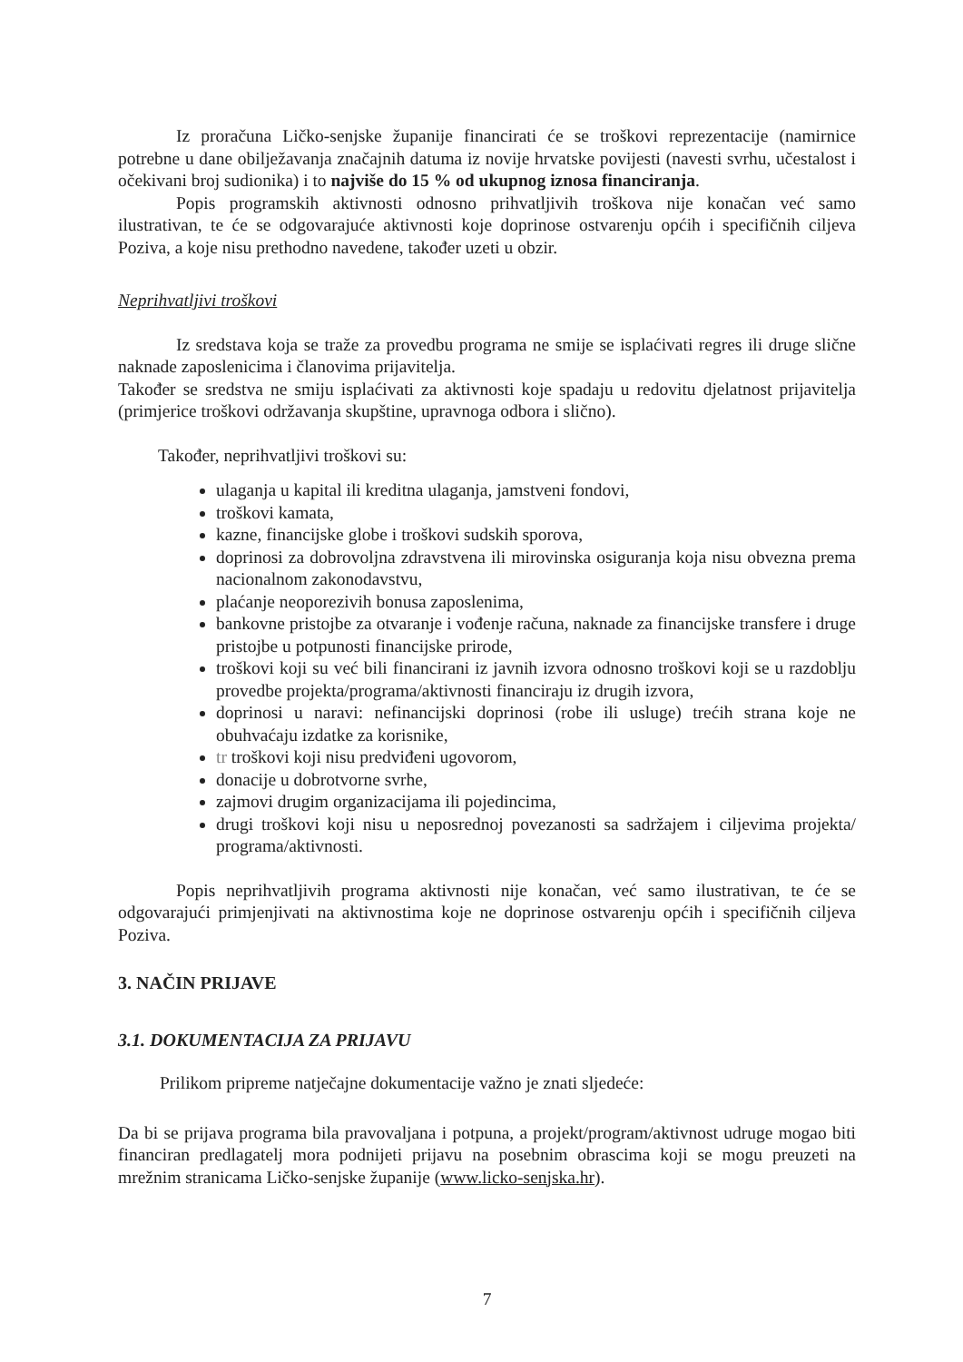Iz proračuna Ličko-senjske županije financirati će se troškovi reprezentacije (namirnice potrebne u dane obilježavanja značajnih datuma iz novije hrvatske povijesti (navesti svrhu, učestalost i očekivani broj sudionika) i to najviše do 15 % od ukupnog iznosa financiranja.
Popis programskih aktivnosti odnosno prihvatljivih troškova nije konačan već samo ilustrativan, te će se odgovarajuće aktivnosti koje doprinose ostvarenju općih i specifičnih ciljeva Poziva, a koje nisu prethodno navedene, također uzeti u obzir.
Neprihvatljivi troškovi
Iz sredstava koja se traže za provedbu programa ne smije se isplaćivati regres ili druge slične naknade zaposlenicima i članovima prijavitelja.
Također se sredstva ne smiju isplaćivati za aktivnosti koje spadaju u redovitu djelatnost prijavitelja (primjerice troškovi održavanja skupštine, upravnoga odbora i slično).
Također, neprihvatljivi troškovi su:
ulaganja u kapital ili kreditna ulaganja, jamstveni fondovi,
troškovi kamata,
kazne, financijske globe i troškovi sudskih sporova,
doprinosi za dobrovoljna zdravstvena ili mirovinska osiguranja koja nisu obvezna prema nacionalnom zakonodavstvu,
plaćanje neoporezivih bonusa zaposlenima,
bankovne pristojbe za otvaranje i vođenje računa, naknade za financijske transfere i druge pristojbe u potpunosti financijske prirode,
troškovi koji su već bili financirani iz javnih izvora odnosno troškovi koji se u razdoblju provedbe projekta/programa/aktivnosti financiraju iz drugih izvora,
doprinosi u naravi: nefinancijski doprinosi (robe ili usluge) trećih strana koje ne obuhvaćaju izdatke za korisnike,
tr troškovi koji nisu predviđeni ugovorom,
donacije u dobrotvorne svrhe,
zajmovi drugim organizacijama ili pojedincima,
drugi troškovi koji nisu u neposrednoj povezanosti sa sadržajem i ciljevima projekta/ programa/aktivnosti.
Popis neprihvatljivih programa aktivnosti nije konačan, već samo ilustrativan, te će se odgovarajući primjenjivati na aktivnostima koje ne doprinose ostvarenju općih i specifičnih ciljeva Poziva.
3. NAČIN PRIJAVE
3.1. DOKUMENTACIJA ZA PRIJAVU
Prilikom pripreme natječajne dokumentacije važno je znati sljedeće:
Da bi se prijava programa bila pravovaljana i potpuna, a projekt/program/aktivnost udruge mogao biti financiran predlagatelj mora podnijeti prijavu na posebnim obrascima koji se mogu preuzeti na mrežnim stranicama Ličko-senjske županije (www.licko-senjska.hr).
7